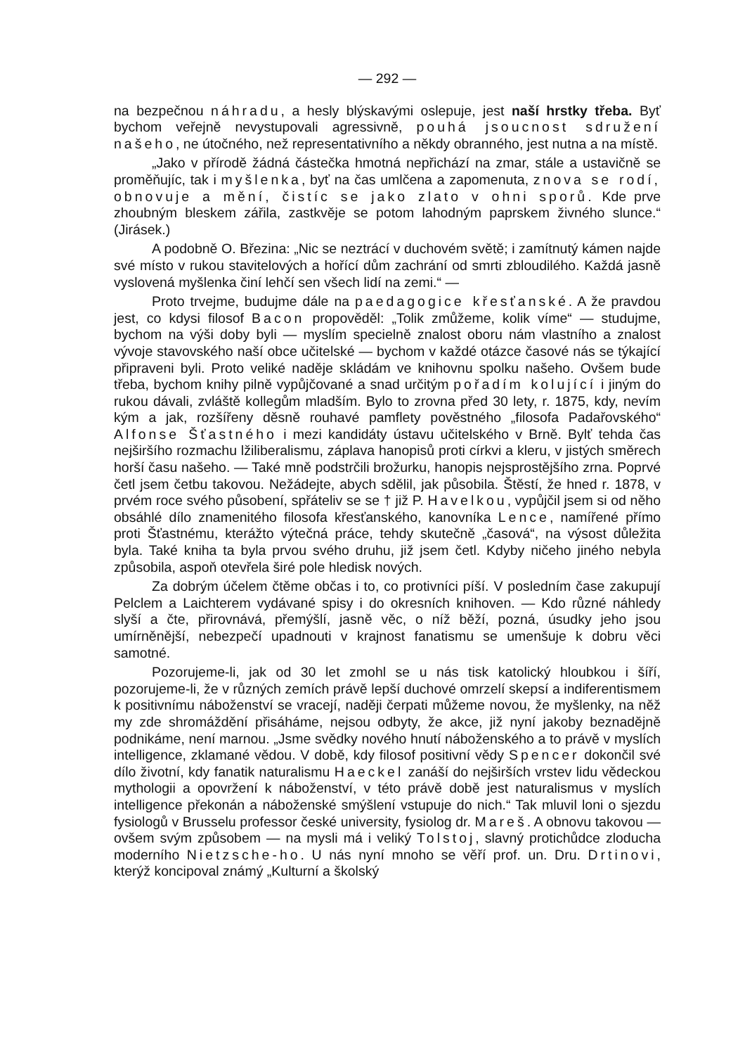— 292 —
na bezpečnou náhradu, a hesly blýskavými oslepuje, jest naší hrstky třeba. Byť bychom veřejně nevystupovali agressivně, pouhá jsoucnost sdružení našeho, ne útočného, než representativního a někdy obranného, jest nutna a na místě.
„Jako v přírodě žádná částečka hmotná nepřichází na zmar, stále a ustavičně se proměňujíc, tak i myšlenka, byť na čas umlčena a zapomenuta, znova se rodí, obnovuje a mění, čistíc se jako zlato v ohni sporů. Kde prve zhoubným bleskem zářila, zastkvěje se potom lahodným paprskem živného slunce.“ (Jirásek.)
A podobně O. Březina: „Nic se neztrácí v duchovém světě; i zamítnutý kámen najde své místo v rukou stavitelových a hořící dům zachrání od smrti zbloudilého. Každá jasně vyslovená myšlenka činí lehčí sen všech lidí na zemi.“ —
Proto trvejme, budujme dále na paedagogice křesťanské. A že pravdou jest, co kdysi filosof Bacon propověděl: „Tolik zmůžeme, kolik víme“ — studujme, bychom na výši doby byli — myslím specielně znalost oboru nám vlastního a znalost vývoje stavovského naší obce učitelské — bychom v každé otázce časové nás se týkající připraveni byli. Proto veliké naděje skládám ve knihovnu spolku našeho. Ovšem bude třeba, bychom knihy pilně vypůjčované a snad určitým pořadím kolující i jiným do rukou dávali, zvláště kollegům mladším. Bylo to zrovna před 30 lety, r. 1875, kdy, nevím kým a jak, rozšířeny děsně rouhavé pamflety pověstného „filosofa Padařovského“ Alfonse Šťastného i mezi kandidáty ústavu učitelského v Brně. Bylť tehda čas nejširšího rozmachu lžiliberalismu, záplava hanopisů proti církvi a kleru, v jistých směrech horší času našeho. — Také mně podstrčili brožurku, hanopis nejsprostějšího zrna. Poprvé četl jsem četbu takovou. Nežádejte, abych sdělil, jak působila. Štěstí, že hned r. 1878, v prvém roce svého působení, spřáteliv se se † již P. Havelkou, vypůjčil jsem si od něho obsáhlé dílo znamenitého filosofa křesťanského, kanovníka Lence, namířené přímo proti Šťastnému, kterážto výtečná práce, tehdy skutečně „časová“, na výsost důležita byla. Také kniha ta byla prvou svého druhu, již jsem četl. Kdyby ničeho jiného nebyla způsobila, aspoň otevřela širé pole hledisk nových.
Za dobrým účelem čtěme občas i to, co protivníci píší. V posledním čase zakupují Pelclem a Laichterem vydávané spisy i do okresních knihoven. — Kdo různé náhledy slyší a čte, přirovnává, přemýšlí, jasně věc, o níž běží, pozná, úsudky jeho jsou umírněnější, nebezpečí upadnouti v krajnost fanatismu se umenšuje k dobru věci samotné.
Pozorujeme-li, jak od 30 let zmohl se u nás tisk katolický hloubkou i šíří, pozorujeme-li, že v různých zemích právě lepší duchové omrzelí skepsí a indiferentismem k positivnímu náboženství se vracejí, naději čerpati můžeme novou, že myšlenky, na něž my zde shromáždění přisáháme, nejsou odbyty, že akce, již nyní jakoby beznadějně podnikáme, není marnou. „Jsme svědky nového hnutí náboženského a to právě v myslích intelligence, zklamané vědou. V době, kdy filosof positivní vědy Spencer dokončil své dílo životní, kdy fanatik naturalismu Haeckel zanáší do nejširších vrstev lidu vědeckou mythologii a opovržení k náboženství, v této právě době jest naturalismus v myslích intelligence překonán a náboženské smýšlení vstupuje do nich.“ Tak mluvil loni o sjezdu fysiologů v Brusselu professor české university, fysiolog dr. Mareš. A obnovu takovou — ovšem svým způsobem — na mysli má i veliký Tolstoj, slavný protichůdce zloducha moderního Nietzsche-ho. U nás nyní mnoho se věří prof. un. Dru. Drtinovi, kterýž koncipoval známý „Kulturní a školský